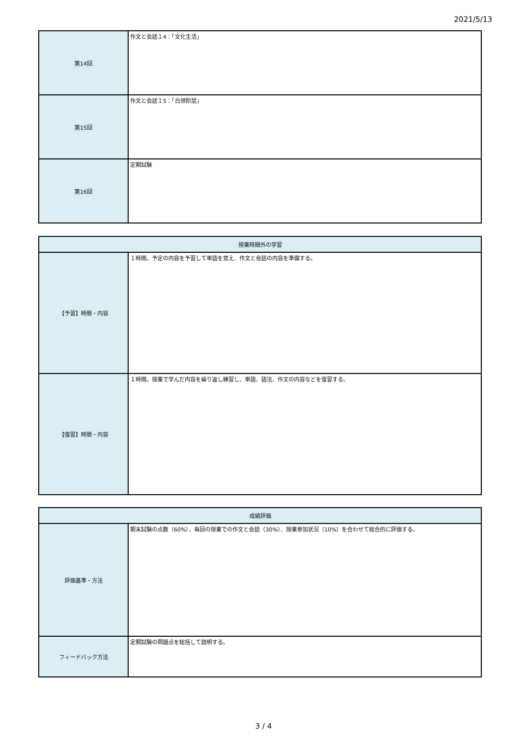2021/5/13
| 第14回 | 作文と会話１4：「文化生活」 |
| 第15回 | 作文と会話１5：「白领阶层」 |
| 第16回 | 定期試験 |
| 授業時間外の学習 | |
| --- | --- |
| 【予習】時間・内容 | １時間。予定の内容を予習して単語を覚え、作文と会話の内容を準備する。 |
| 【復習】時間・内容 | １時間。授業で学んだ内容を繰り返し練習し、単語、語法、作文の内容などを復習する。 |
| 成績評価 | |
| --- | --- |
| 評価基準・方法 | 期末試験の点数（60%）、毎回の授業での作文と会話（30%）、授業参加状況（10%）を合わせて総合的に評価する。 |
| フィードバック方法 | 定期試験の問題点を総括して説明する。 |
3 / 4